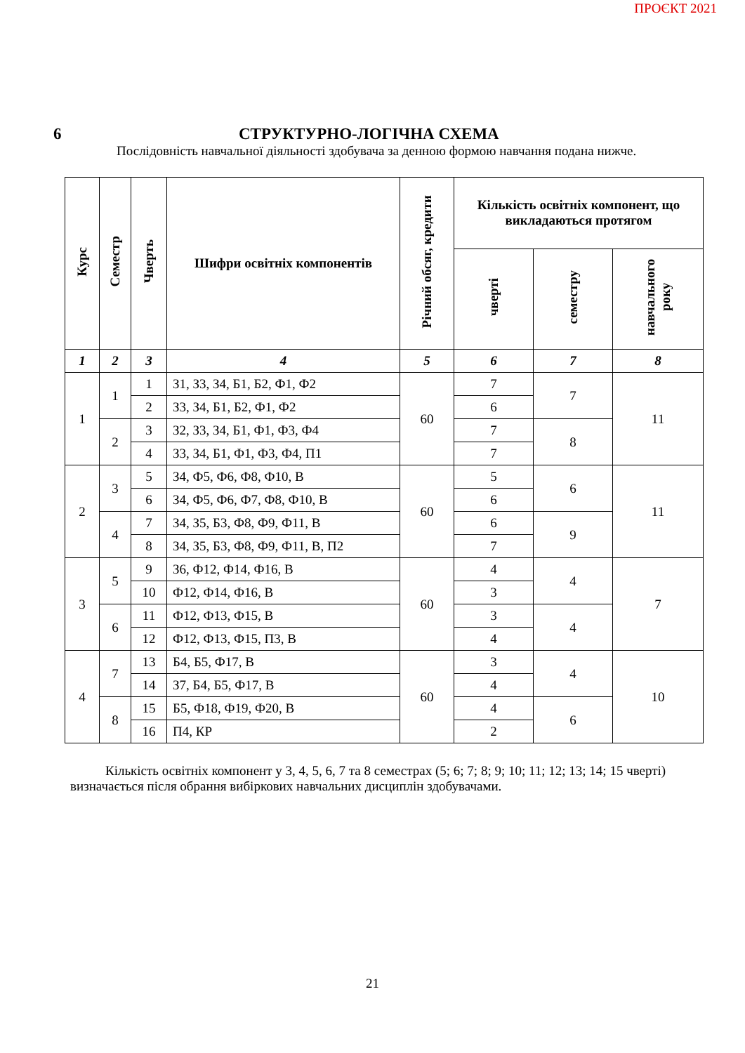ПРОЄКТ 2021
6 СТРУКТУРНО-ЛОГІЧНА СХЕМА
Послідовність навчальної діяльності здобувача за денною формою навчання подана нижче.
| Курс | Семестр | Чверть | Шифри освітніх компонентів | Річний обсяг, кредити | Кількість освітніх компонент, що викладаються протягом | | |
| --- | --- | --- | --- | --- | --- | --- | --- |
| | | | | | чверті | семестру | навчального року |
| 1 | 2 | 3 | 4 | 5 | 6 | 7 | 8 |
| 1 | 1 | 1 | З1, З3, З4, Б1, Б2, Ф1, Ф2 | 60 | 7 | 7 | 11 |
| | | 2 | З3, З4, Б1, Б2, Ф1, Ф2 | | 6 | | |
| | 2 | 3 | З2, З3, З4, Б1, Ф1, Ф3, Ф4 | | 7 | 8 | |
| | | 4 | З3, З4, Б1, Ф1, Ф3, Ф4, П1 | | 7 | | |
| 2 | 3 | 5 | З4, Ф5, Ф6, Ф8, Ф10, В | 60 | 5 | 6 | 11 |
| | | 6 | З4, Ф5, Ф6, Ф7, Ф8, Ф10, В | | 6 | | |
| | 4 | 7 | З4, З5, Б3, Ф8, Ф9, Ф11, В | | 6 | 9 | |
| | | 8 | З4, З5, Б3, Ф8, Ф9, Ф11, В, П2 | | 7 | | |
| 3 | 5 | 9 | З6, Ф12, Ф14, Ф16, В | 60 | 4 | 4 | 7 |
| | | 10 | Ф12, Ф14, Ф16, В | | 3 | | |
| | 6 | 11 | Ф12, Ф13, Ф15, В | | 3 | 4 | |
| | | 12 | Ф12, Ф13, Ф15, П3, В | | 4 | | |
| 4 | 7 | 13 | Б4, Б5, Ф17, В | 60 | 3 | 4 | 10 |
| | | 14 | З7, Б4, Б5, Ф17, В | | 4 | | |
| | 8 | 15 | Б5, Ф18, Ф19, Ф20, В | | 4 | 6 | |
| | | 16 | П4, КР | | 2 | | |
Кількість освітніх компонент у 3, 4, 5, 6, 7 та 8 семестрах (5; 6; 7; 8; 9; 10; 11; 12; 13; 14; 15 чверті) визначається після обрання вибіркових навчальних дисциплін здобувачами.
21